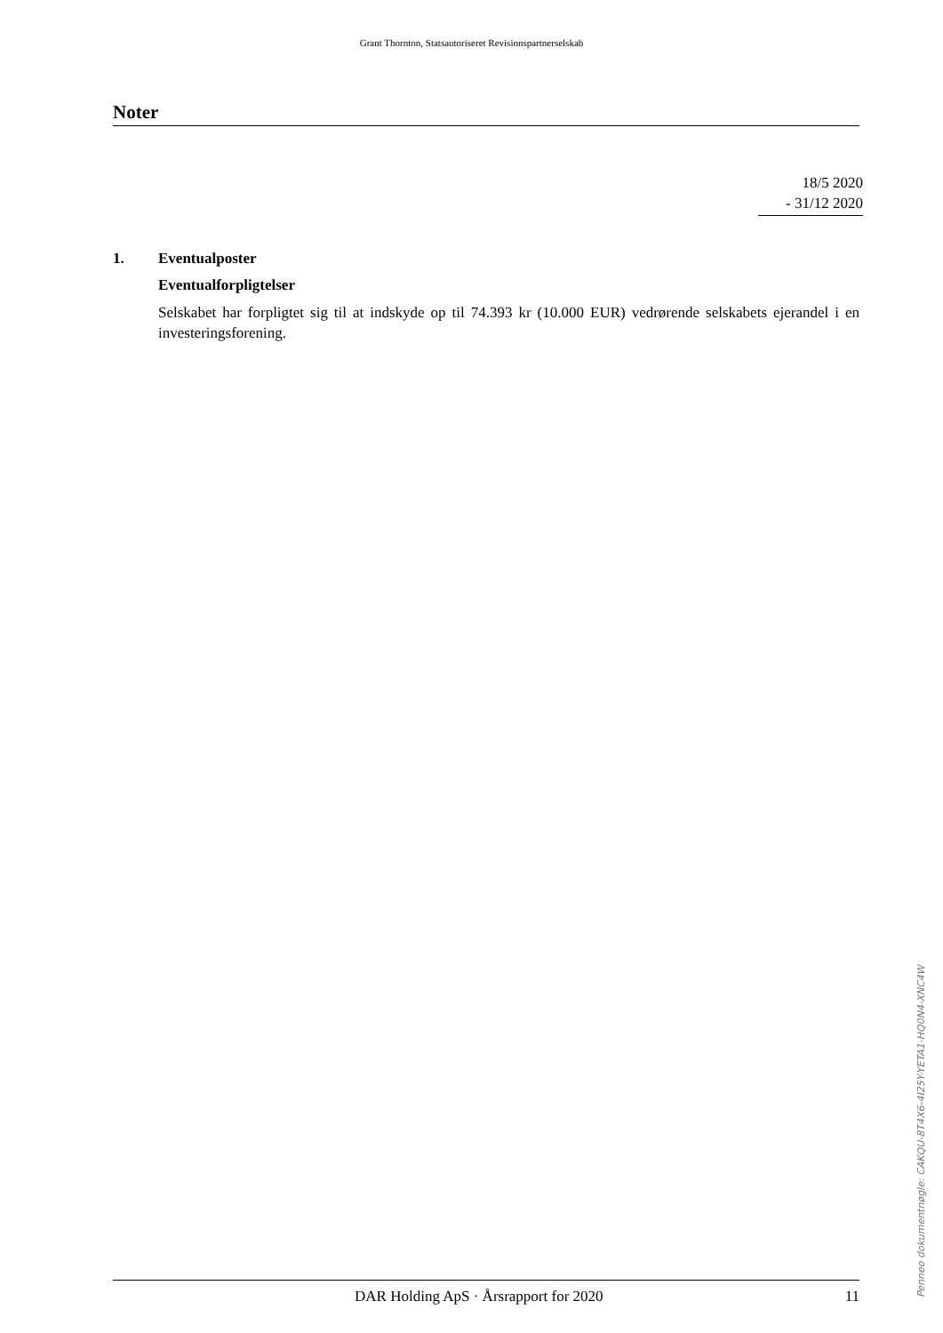Grant Thornton, Statsautoriseret Revisionspartnerselskab
Noter
18/5 2020
- 31/12 2020
1. Eventualposter
Eventualforpligtelser
Selskabet har forpligtet sig til at indskyde op til 74.393 kr (10.000 EUR) vedrørende selskabets ejerandel i en investeringsforening.
DAR Holding ApS · Årsrapport for 2020 11
Penneo dokumentnøgle: CAKQU-8T4X6-4I25Y-YETA1-HQ0N4-XNC4W